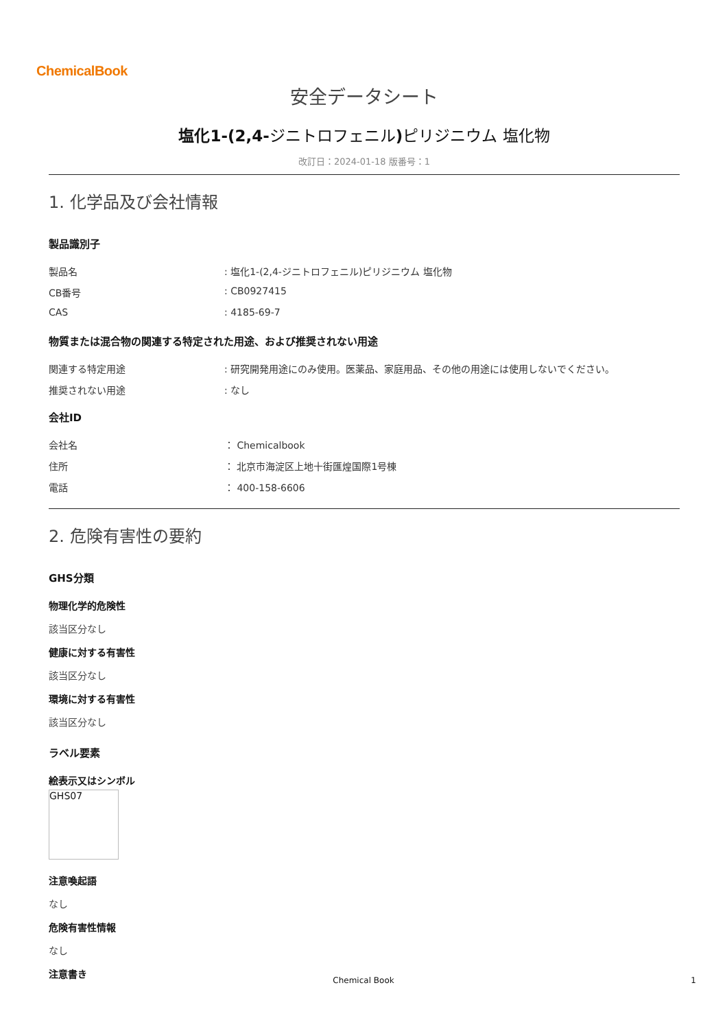ChemicalBook
安全データシート
塩化1-(2,4-ジニトロフェニル) ピリジニウム 塩化物
改訂日：2024-01-18 版番号：1
1. 化学品及び会社情報
製品識別子
製品名 : 塩化1-(2,4-ジニトロフェニル)ピリジニウム 塩化物
CB番号 : CB0927415
CAS : 4185-69-7
物質または混合物の関連する特定された用途、および推奨されない用途
関連する特定用途 : 研究開発用途にのみ使用。医薬品、家庭用品、その他の用途には使用しないでください。
推奨されない用途 : なし
会社ID
会社名 ： Chemicalbook
住所 ： 北京市海淀区上地十街匯煌国際1号棟
電話 ： 400-158-6606
2. 危険有害性の要約
GHS分類
物理化学的危険性
該当区分なし
健康に対する有害性
該当区分なし
環境に対する有害性
該当区分なし
ラベル要素
絵表示又はシンボル
GHS07
注意喚起語
なし
危険有害性情報
なし
注意書き
Chemical Book 1